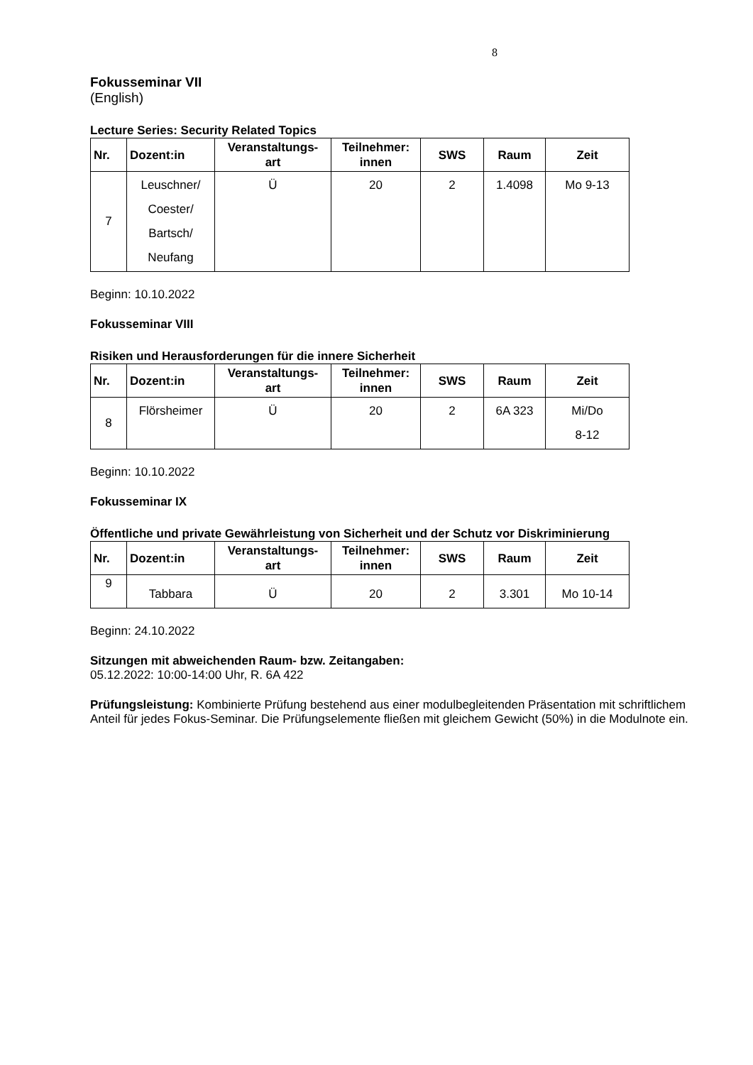8
Fokusseminar VII
(English)
Lecture Series: Security Related Topics
| Nr. | Dozent:in | Veranstaltungs- art | Teilnehmer: innen | SWS | Raum | Zeit |
| --- | --- | --- | --- | --- | --- | --- |
| 7 | Leuschner/ Coester/ Bartsch/ Neufang | Ü | 20 | 2 | 1.4098 | Mo 9-13 |
Beginn: 10.10.2022
Fokusseminar VIII
Risiken und Herausforderungen für die innere Sicherheit
| Nr. | Dozent:in | Veranstaltungs- art | Teilnehmer: innen | SWS | Raum | Zeit |
| --- | --- | --- | --- | --- | --- | --- |
| 8 | Flörsheimer | Ü | 20 | 2 | 6A 323 | Mi/Do 8-12 |
Beginn: 10.10.2022
Fokusseminar IX
Öffentliche und private Gewährleistung von Sicherheit und der Schutz vor Diskriminierung
| Nr. | Dozent:in | Veranstaltungs- art | Teilnehmer: innen | SWS | Raum | Zeit |
| --- | --- | --- | --- | --- | --- | --- |
| 9 | Tabbara | Ü | 20 | 2 | 3.301 | Mo 10-14 |
Beginn: 24.10.2022
Sitzungen mit abweichenden Raum- bzw. Zeitangaben:
05.12.2022: 10:00-14:00 Uhr, R. 6A 422
Prüfungsleistung: Kombinierte Prüfung bestehend aus einer modulbegleitenden Präsentation mit schriftlichem Anteil für jedes Fokus-Seminar. Die Prüfungselemente fließen mit gleichem Gewicht (50%) in die Modulnote ein.